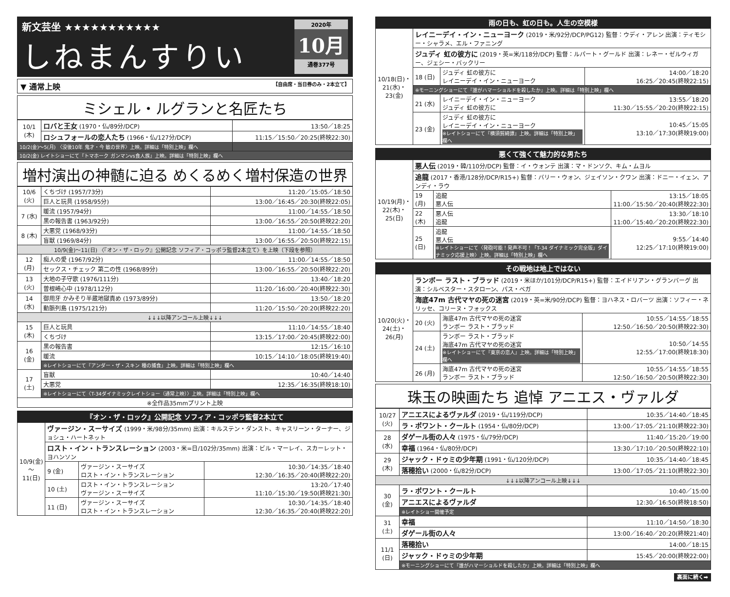新文芸坐 ★★★★★★★★★★★
しねまんすりい
2020年
10月
通巻377号
▼ 通常上映 【自由席・当日券のみ・2本立て】
ミシェル・ルグランと名匠たち
| 10/1 (木) | ロバと王女 (1970・仏/89分/DCP) | 13:50／18:25 |
| | ロシュフォールの恋人たち (1966・仏/127分/DCP) | 11:15／15:50／20:25(終映22:30) |
| 10/2(金)～5(月) 〈没後10年 鬼才・今 敏の世界〉上映。詳細は「特別上映」欄へ | | |
| 10/2(金) レイトショーにて『トマホーク ガンマンvs食人族』上映。詳細は「特別上映」欄へ | | |
増村演出の神髄に迫る めくるめく増村保造の世界
| 10/6 (火) | くちづけ (1957/73分) | 11:20／15:05／18:50 |
| | 巨人と玩具 (1958/95分) | 13:00／16:45／20:30(終映22:05) |
| 7 (水) | 暖流 (1957/94分) | 11:00／14:55／18:50 |
| | 黒の報告書 (1963/92分) | 13:00／16:55／20:50(終映22:20) |
| 8 (木) | 大悪党 (1968/93分) | 11:00／14:55／18:50 |
| | 盲獣 (1969/84分) | 13:00／16:55／20:50(終映22:15) |
| 10/9(金)～11(日) 〈『オン・ザ・ロック』公開記念 ソフィア・コッポラ監督2本立て〉を上映（下段を参照） | | |
| 12 (月) | 痴人の愛 (1967/92分) | 11:00／14:55／18:50 |
| | セックス・チェック 第二の性 (1968/89分) | 13:00／16:55／20:50(終映22:20) |
| 13 (火) | 大地の子守歌 (1976/111分) | 13:40／18:20 |
| | 曽根崎心中 (1978/112分) | 11:20／16:00／20:40(終映22:30) |
| 14 (水) | 御用牙 かみそり半蔵地獄責め (1973/89分) | 13:50／18:20 |
| | 動脈列島 (1975/121分) | 11:20／15:50／20:20(終映22:20) |
| ↓↓↓以降アンコール上映↓↓↓ | | |
| 15 (木) | 巨人と玩具 | 11:10／14:55／18:40 |
| | くちづけ | 13:15／17:00／20:45(終映22:00) |
| 16 (金) | 黒の報告書 | 12:15／16:10 |
| | 暖流 | 10:15／14:10／18:05(終映19:40) |
| | ※レイトショーにて『アンダー・ザ・スキン 種の捕食』上映。詳細は「特別上映」欄へ | |
| 17 (土) | 盲獣 | 10:40／14:40 |
| | 大悪党 | 12:35／16:35(終映18:10) |
| | ※レイトショーにて〈T-34ダイナミックレイトショー（通常上映）〉上映。詳細は「特別上映」欄へ | |
| ※全作品35mmプリント上映 | | |
『オン・ザ・ロック』公開記念 ソフィア・コッポラ監督2本立て
| 10/9(金)～11(日) | ヴァージン・スーサイズ (1999・米/98分/35mm) 出演：キルステン・ダンスト、キャスリーン・ターナー、ジョシュ・ハートネット | | |
| | ロスト・イン・トランスレーション (2003・米=日/102分/35mm) 出演：ビル・マーレイ、スカーレット・ヨハンソン | | |
| | 9 (金) | ヴァージン・スーサイズ ロスト・イン・トランスレーション | 10:30／14:35／18:40 12:30／16:35／20:40(終映22:20) |
| | 10 (土) | ロスト・イン・トランスレーション ヴァージン・スーサイズ | 13:20／17:40 11:10／15:30／19:50(終映21:30) |
| | 11 (日) | ヴァージン・スーサイズ ロスト・イン・トランスレーション | 10:30／14:35／18:40 12:30／16:35／20:40(終映22:20) |
雨の日も、虹の日も。人生の空模様
| 10/18(日)・21(水)・23(金) | レイニーデイ・イン・ニューヨーク (2019・米/92分/DCP/PG12) 監督：ウディ・アレン 出演：ティモシー・シャラメ、エル・ファニング | | |
| | ジュディ 虹の彼方に (2019・英=米/118分/DCP) 監督：ルパート・グールド 出演：レネー・ゼルウィガー、ジェシー・バックリー | | |
| | 18 (日) | ジュディ 虹の彼方に レイニーデイ・イン・ニューヨーク | 14:00／18:20 16:25／20:45(終映22:15) |
| | ※モーニングショーにて『誰がハマーショルドを殺したか』上映。詳細は「特別上映」欄へ | | |
| | 21 (水) | レイニーデイ・イン・ニューヨーク ジュディ 虹の彼方に | 13:55／18:20 11:30／15:55／20:20(終映22:15) |
| | 23 (金) | ジュディ 虹の彼方に レイニーデイ・イン・ニューヨーク ※レイトショーにて『横須賀綺譚』上映。詳細は「特別上映」欄へ | 10:45／15:05 13:10／17:30(終映19:00) |
悪くて強くて魅力的な男たち
| 10/19(月)・22(木)・25(日) | 悪人伝 (2019・韓/110分/DCP) 監督：イ・ウォンテ 出演：マ・ドンソク、キム・ムヨル | | |
| | 追龍 (2017・香港/128分/DCP/R15+) 監督：バリー・ウォン、ジェイソン・クワン 出演：ドニー・イェン、アンディ・ラウ | | |
| | 19 (月) | 追龍 悪人伝 | 13:15／18:05 11:00／15:50／20:40(終映22:30) |
| | 22 (木) | 悪人伝 追龍 | 13:30／18:10 11:00／15:40／20:20(終映22:30) |
| | 25 (日) | 追龍 悪人伝 ※レイトショーにて〈発砲可能！発声不可！「T-34 ダイナミック完全版」ダイナミック応援上映〉上映。詳細は「特別上映」欄へ | 9:55／14:40 12:25／17:10(終映19:00) |
その戦地は地上ではない
| 10/20(火)・24(土)・26(月) | ランボー ラスト・ブラッド (2019・米ほか/101分/DCP/R15+) 監督：エイドリアン・グランバーグ 出演：シルベスター・スタローン、パス・ベガ | | |
| | 海底47m 古代マヤの死の迷宮 (2019・英=米/90分/DCP) 監督：ヨハネス・ロバーツ 出演：ソフィー・ネリッセ、コリーヌ・フォックス | | |
| | 20 (火) | 海底47m 古代マヤの死の迷宮 ランボー ラスト・ブラッド | 10:55／14:55／18:55 12:50／16:50／20:50(終映22:30) |
| | 24 (土) | ランボー ラスト・ブラッド 海底47m 古代マヤの死の迷宮 ※レイトショーにて『東京の恋人』上映。詳細は「特別上映」欄へ | 10:50／14:55 12:55／17:00(終映18:30) |
| | 26 (月) | 海底47m 古代マヤの死の迷宮 ランボー ラスト・ブラッド | 10:55／14:55／18:55 12:50／16:50／20:50(終映22:30) |
珠玉の映画たち 追悼 アニエス・ヴァルダ
| 10/27 (火) | アニエスによるヴァルダ (2019・仏/119分/DCP) | 10:35／14:40／18:45 |
| | ラ・ポワント・クールト (1954・仏/80分/DCP) | 13:00／17:05／21:10(終映22:30) |
| 28 (水) | ダゲール街の人々 (1975・仏/79分/DCP) | 11:40／15:20／19:00 |
| | 幸福 (1964・仏/80分/DCP) | 13:30／17:10／20:50(終映22:10) |
| 29 (木) | ジャック・ドゥミの少年期 (1991・仏/120分/DCP) | 10:35／14:40／18:45 |
| | 落穂拾い (2000・仏/82分/DCP) | 13:00／17:05／21:10(終映22:30) |
| ↓↓↓以降アンコール上映↓↓↓ | | |
| 30 (金) | ラ・ポワント・クールト | 10:40／15:00 |
| | アニエスによるヴァルダ | 12:30／16:50(終映18:50) |
| | ※レイトショー開催予定 | |
| 31 (土) | 幸福 | 11:10／14:50／18:30 |
| | ダゲール街の人々 | 13:00／16:40／20:20(終映21:40) |
| 11/1 (日) | 落穂拾い | 14:00／18:15 |
| | ジャック・ドゥミの少年期 | 15:45／20:00(終映22:00) |
| | ※モーニングショーにて『誰がハマーショルドを殺したか』上映。詳細は「特別上映」欄へ | |
裏面に続く➡